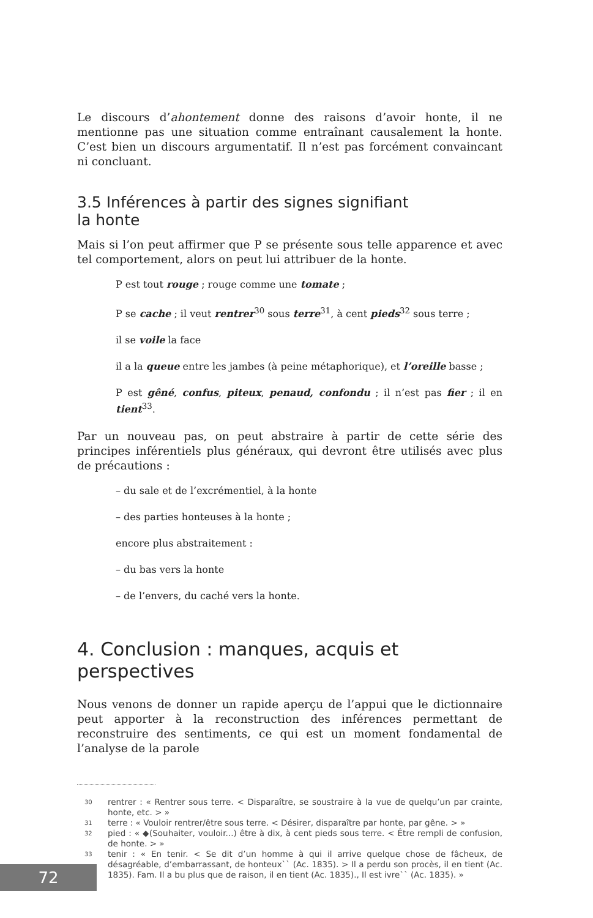Le discours d’ahontement donne des raisons d’avoir honte, il ne mentionne pas une situation comme entraînant causalement la honte. C’est bien un discours argumentatif. Il n’est pas forcément convaincant ni concluant.
3.5 Inférences à partir des signes signifiant
la honte
Mais si l’on peut affirmer que P se présente sous telle apparence et avec tel comportement, alors on peut lui attribuer de la honte.
P est tout rouge ; rouge comme une tomate ;
P se cache ; il veut rentrer<sup>30</sup> sous terre<sup>31</sup>, à cent pieds<sup>32</sup> sous terre ;
il se voile la face
il a la queue entre les jambes (à peine métaphorique), et l’oreille basse ;
P est gêné, confus, piteux, penaud, confondu ; il n’est pas fier ; il en tient<sup>33</sup>.
Par un nouveau pas, on peut abstraire à partir de cette série des principes inférentiels plus généraux, qui devront être utilisés avec plus de précautions :
– du sale et de l’excrémentiel, à la honte
– des parties honteuses à la honte ;
encore plus abstraitement :
– du bas vers la honte
– de l’envers, du caché vers la honte.
4. Conclusion : manques, acquis et
perspectives
Nous venons de donner un rapide aperçu de l’appui que le dictionnaire peut apporter à la reconstruction des inférences permettant de reconstruire des sentiments, ce qui est un moment fondamental de l’analyse de la parole
30
rentrer : « Rentrer sous terre. < Disparaître, se soustraire à la vue de quelqu’un par crainte, honte, etc. > »
31
terre : « Vouloir rentrer/être sous terre. < Désirer, disparaître par honte, par gêne. > »
32
pied : « ◆(Souhaiter, vouloir...) être à dix, à cent pieds sous terre. < Être rempli de confusion, de honte. > »
33
tenir : « En tenir. < Se dit d’un homme à qui il arrive quelque chose de fâcheux, de désagréable, d’embarrassant, de honteux`` (Ac. 1835). > Il a perdu son procès, il en tient (Ac. 1835). Fam. Il a bu plus que de raison, il en tient (Ac. 1835)., Il est ivre`` (Ac. 1835). »
72